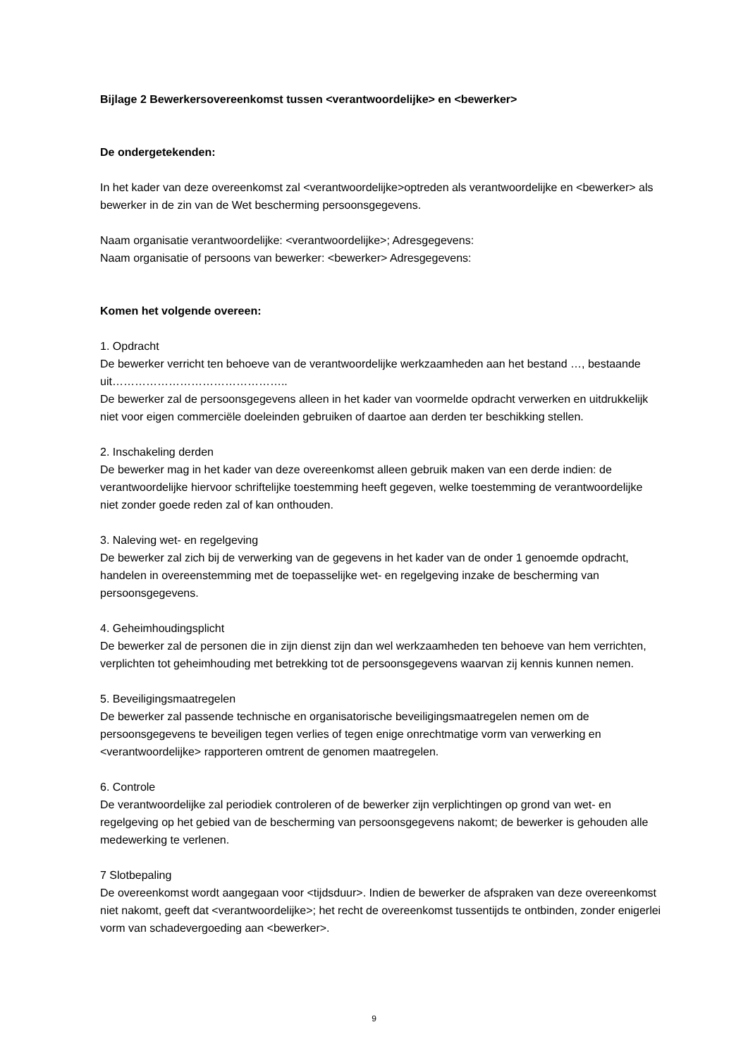Bijlage 2 Bewerkersovereenkomst tussen <verantwoordelijke> en <bewerker>
De ondergetekenden:
In het kader van deze overeenkomst zal <verantwoordelijke>optreden als verantwoordelijke en <bewerker> als bewerker in de zin van de Wet bescherming persoonsgegevens.
Naam organisatie verantwoordelijke: <verantwoordelijke>; Adresgegevens:
Naam organisatie of persoons van bewerker: <bewerker> Adresgegevens:
Komen het volgende overeen:
1. Opdracht
De bewerker verricht ten behoeve van de verantwoordelijke werkzaamheden aan het bestand …, bestaande uit………………………………………..
De bewerker zal de persoonsgegevens alleen in het kader van voormelde opdracht verwerken en uitdrukkelijk niet voor eigen commerciële doeleinden gebruiken of daartoe aan derden ter beschikking stellen.
2. Inschakeling derden
De bewerker mag in het kader van deze overeenkomst alleen gebruik maken van een derde indien: de verantwoordelijke hiervoor schriftelijke toestemming heeft gegeven, welke toestemming de verantwoordelijke niet zonder goede reden zal of kan onthouden.
3. Naleving wet- en regelgeving
De bewerker zal zich bij de verwerking van de gegevens in het kader van de onder 1 genoemde opdracht, handelen in overeenstemming met de toepasselijke wet- en regelgeving inzake de bescherming van persoonsgegevens.
4. Geheimhoudingsplicht
De bewerker zal de personen die in zijn dienst zijn dan wel werkzaamheden ten behoeve van hem verrichten, verplichten tot geheimhouding met betrekking tot de persoonsgegevens waarvan zij kennis kunnen nemen.
5. Beveiligingsmaatregelen
De bewerker zal passende technische en organisatorische beveiligingsmaatregelen nemen om de persoonsgegevens te beveiligen tegen verlies of tegen enige onrechtmatige vorm van verwerking en <verantwoordelijke> rapporteren omtrent de genomen maatregelen.
6. Controle
De verantwoordelijke zal periodiek controleren of de bewerker zijn verplichtingen op grond van wet- en regelgeving op het gebied van de bescherming van persoonsgegevens nakomt; de bewerker is gehouden alle medewerking te verlenen.
7 Slotbepaling
De overeenkomst wordt aangegaan voor <tijdsduur>. Indien de bewerker de afspraken van deze overeenkomst niet nakomt, geeft dat <verantwoordelijke>; het recht de overeenkomst tussentijds te ontbinden, zonder enigerlei vorm van schadevergoeding aan <bewerker>.
9